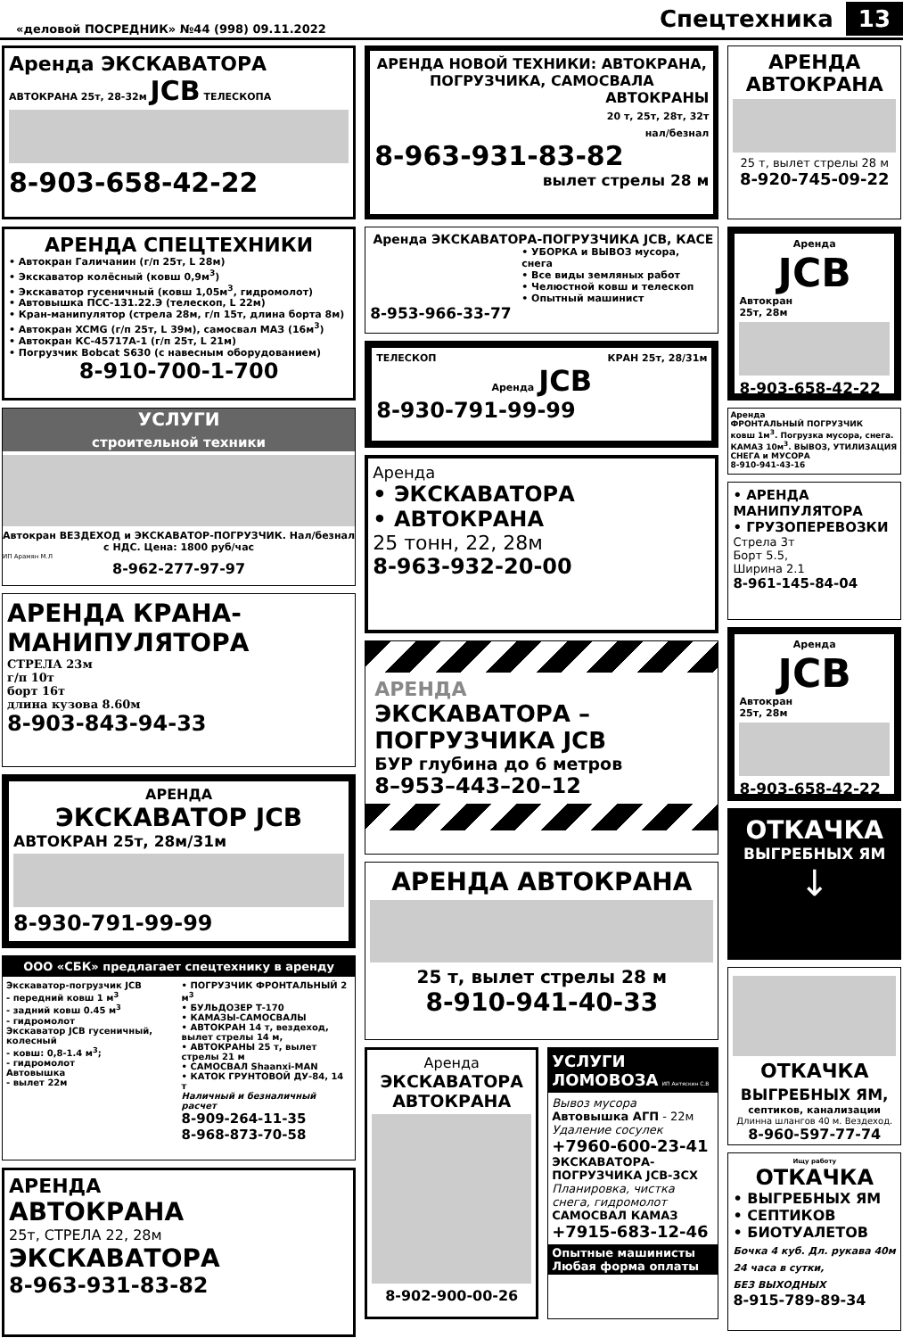«деловой ПОСРЕДНИК» №44 (998) 09.11.2022
Спецтехника
13
Аренда ЭКСКАВАТОРА
АВТОКРАНА 25т, 28-32м JCB ТЕЛЕСКОПА
8-903-658-42-22
АРЕНДА СПЕЦТЕХНИКИ
• Автокран Галичанин (г/п 25т, L 28м)
• Экскаватор колёсный (ковш 0,9м<sup>3</sup>)
• Экскаватор гусеничный (ковш 1,05м<sup>3</sup>, гидромолот)
• Автовышка ПСС-131.22.Э (телескоп, L 22м)
• Кран-манипулятор (стрела 28м, г/п 15т, длина борта 8м)
• Автокран XCMG (г/п 25т, L 39м), самосвал МАЗ (16м<sup>3</sup>)
• Автокран КС-45717А-1 (г/п 25т, L 21м)
• Погрузчик Bobcat S630 (с навесным оборудованием)
8-910-700-1-700
УСЛУГИ
строительной техники
Автокран ВЕЗДЕХОД и ЭКСКАВАТОР-ПОГРУЗЧИК. Нал/безнал с НДС. Цена: 1800 руб/час
ИП Арамян М.Л
8-962-277-97-97
АРЕНДА КРАНА-МАНИПУЛЯТОРА
СТРЕЛА 23м
г/п 10т
борт 16т
длина кузова 8.60м
8-903-843-94-33
АРЕНДА
ЭКСКАВАТОР JCB
АВТОКРАН 25т, 28м/31м
8-930-791-99-99
ООО «СБК» предлагает спецтехнику в аренду
Экскаватор-погрузчик JCB
- передний ковш 1 м<sup>3</sup>
- задний ковш 0.45 м<sup>3</sup>
- гидромолот
Экскаватор JCB гусеничный, колесный
- ковш: 0,8-1.4 м<sup>3</sup>;
- гидромолот
Автовышка
- вылет 22м
• ПОГРУЗЧИК ФРОНТАЛЬНЫЙ 2 м<sup>3</sup>
• БУЛЬДОЗЕР Т-170
• КАМАЗЫ-САМОСВАЛЫ
• АВТОКРАН 14 т, вездеход, вылет стрелы 14 м,
• АВТОКРАНЫ 25 т, вылет стрелы 21 м
• САМОСВАЛ Shaanxi-MAN
• КАТОК ГРУНТОВОЙ ДУ-84, 14 т
Наличный и безналичный расчет
8-909-264-11-35
8-968-873-70-58
АРЕНДА
АВТОКРАНА
25т, СТРЕЛА 22, 28м
ЭКСКАВАТОРА
8-963-931-83-82
АРЕНДА НОВОЙ ТЕХНИКИ: АВТОКРАНА, ПОГРУЗЧИКА, САМОСВАЛА
АВТОКРАНЫ
20 т, 25т, 28т, 32т
нал/безнал
8-963-931-83-82
вылет стрелы 28 м
Аренда ЭКСКАВАТОРА-ПОГРУЗЧИКА JCB, КАСЕ
• УБОРКА и ВЫВОЗ мусора, снега
• Все виды земляных работ
• Челюстной ковш и телескоп
• Опытный машинист
8-953-966-33-77
ТЕЛЕСКОП КРАН 25т, 28/31м
Аренда JCB
8-930-791-99-99
Аренда
• ЭКСКАВАТОРА
• АВТОКРАНА
25 тонн, 22, 28м
8-963-932-20-00
АРЕНДА
ЭКСКАВАТОРА – ПОГРУЗЧИКА JCB
БУР глубина до 6 метров
8–953–443–20–12
АРЕНДА АВТОКРАНА
25 т, вылет стрелы 28 м
8-910-941-40-33
Аренда
ЭКСКАВАТОРА АВТОКРАНА
8-902-900-00-26
УСЛУГИ ЛОМОВОЗА ИП Антяскин С.В
Вывоз мусора
Автовышка АГП - 22м
Удаление сосулек
+7960-600-23-41
ЭКСКАВАТОРА-ПОГРУЗЧИКА JCB-3CX
Планировка, чистка снега, гидромолот
САМОСВАЛ КАМАЗ
+7915-683-12-46
Опытные машинисты
Любая форма оплаты
АРЕНДА АВТОКРАНА
25 т, вылет стрелы 28 м
8-920-745-09-22
Аренда
JCB
Автокран
25т, 28м
8-903-658-42-22
Аренда
ФРОНТАЛЬНЫЙ ПОГРУЗЧИК
ковш 1м<sup>3</sup>. Погрузка мусора, снега.
КАМАЗ 10м<sup>3</sup>. ВЫВОЗ, УТИЛИЗАЦИЯ СНЕГА и МУСОРА
8-910-941-43-16
• АРЕНДА МАНИПУЛЯТОРА
• ГРУЗОПЕРЕВОЗКИ
Стрела 3т
Борт 5.5,
Ширина 2.1
8-961-145-84-04
Аренда
JCB
Автокран
25т, 28м
8-903-658-42-22
ОТКАЧКА
ВЫГРЕБНЫХ ЯМ
↓
ОТКАЧКА
ВЫГРЕБНЫХ ЯМ,
септиков, канализации
Длинна шлангов 40 м. Вездеход.
8-960-597-77-74
Ищу работу
ОТКАЧКА
• ВЫГРЕБНЫХ ЯМ
• СЕПТИКОВ
• БИОТУАЛЕТОВ
Бочка 4 куб. Дл. рукава 40м
24 часа в сутки,
БЕЗ ВЫХОДНЫХ
8-915-789-89-34